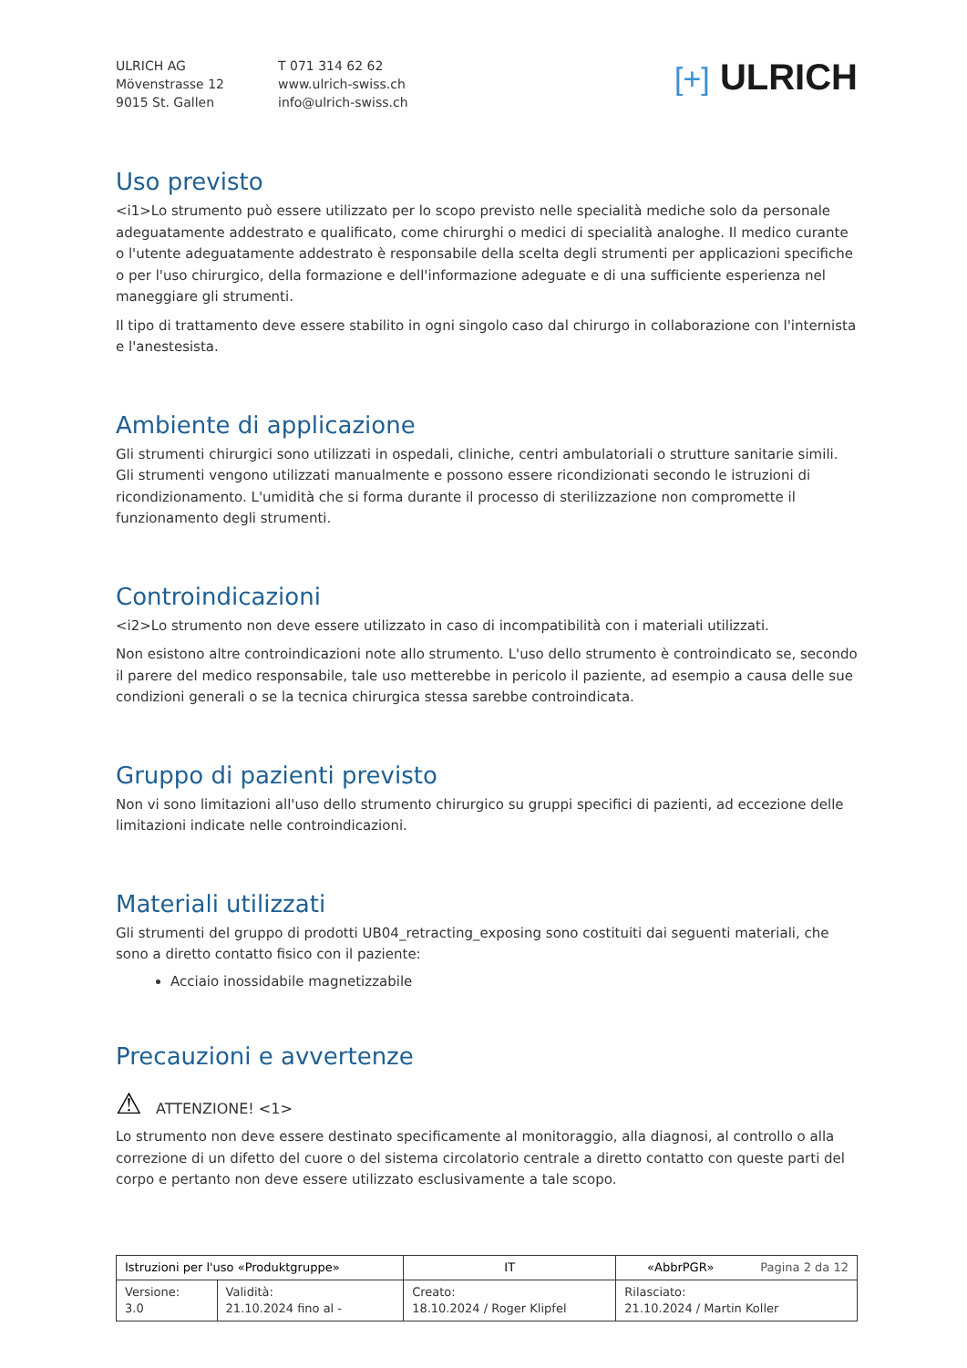ULRICH AG
Mövenstrasse 12
9015 St. Gallen
T 071 314 62 62
www.ulrich-swiss.ch
info@ulrich-swiss.ch
[+] ULRICH
Uso previsto
<i1>Lo strumento può essere utilizzato per lo scopo previsto nelle specialità mediche solo da personale adeguatamente addestrato e qualificato, come chirurghi o medici di specialità analoghe. Il medico curante o l'utente adeguatamente addestrato è responsabile della scelta degli strumenti per applicazioni specifiche o per l'uso chirurgico, della formazione e dell'informazione adeguate e di una sufficiente esperienza nel maneggiare gli strumenti.
Il tipo di trattamento deve essere stabilito in ogni singolo caso dal chirurgo in collaborazione con l'internista e l'anestesista.
Ambiente di applicazione
Gli strumenti chirurgici sono utilizzati in ospedali, cliniche, centri ambulatoriali o strutture sanitarie simili. Gli strumenti vengono utilizzati manualmente e possono essere ricondizionati secondo le istruzioni di ricondizionamento. L'umidità che si forma durante il processo di sterilizzazione non compromette il funzionamento degli strumenti.
Controindicazioni
<i2>Lo strumento non deve essere utilizzato in caso di incompatibilità con i materiali utilizzati.
Non esistono altre controindicazioni note allo strumento. L'uso dello strumento è controindicato se, secondo il parere del medico responsabile, tale uso metterebbe in pericolo il paziente, ad esempio a causa delle sue condizioni generali o se la tecnica chirurgica stessa sarebbe controindicata.
Gruppo di pazienti previsto
Non vi sono limitazioni all'uso dello strumento chirurgico su gruppi specifici di pazienti, ad eccezione delle limitazioni indicate nelle controindicazioni.
Materiali utilizzati
Gli strumenti del gruppo di prodotti UB04_retracting_exposing sono costituiti dai seguenti materiali, che sono a diretto contatto fisico con il paziente:
Acciaio inossidabile magnetizzabile
Precauzioni e avvertenze
⚠ ATTENZIONE! <1>
Lo strumento non deve essere destinato specificamente al monitoraggio, alla diagnosi, al controllo o alla correzione di un difetto del cuore o del sistema circolatorio centrale a diretto contatto con queste parti del corpo e pertanto non deve essere utilizzato esclusivamente a tale scopo.
| Istruzioni per l'uso «Produktgruppe» | | IT | «AbbrPGR» Pagina 2 da 12 |
| Versione: 3.0 | Validità: 21.10.2024 fino al - | Creato: 18.10.2024 / Roger Klipfel | Rilasciato: 21.10.2024 / Martin Koller |